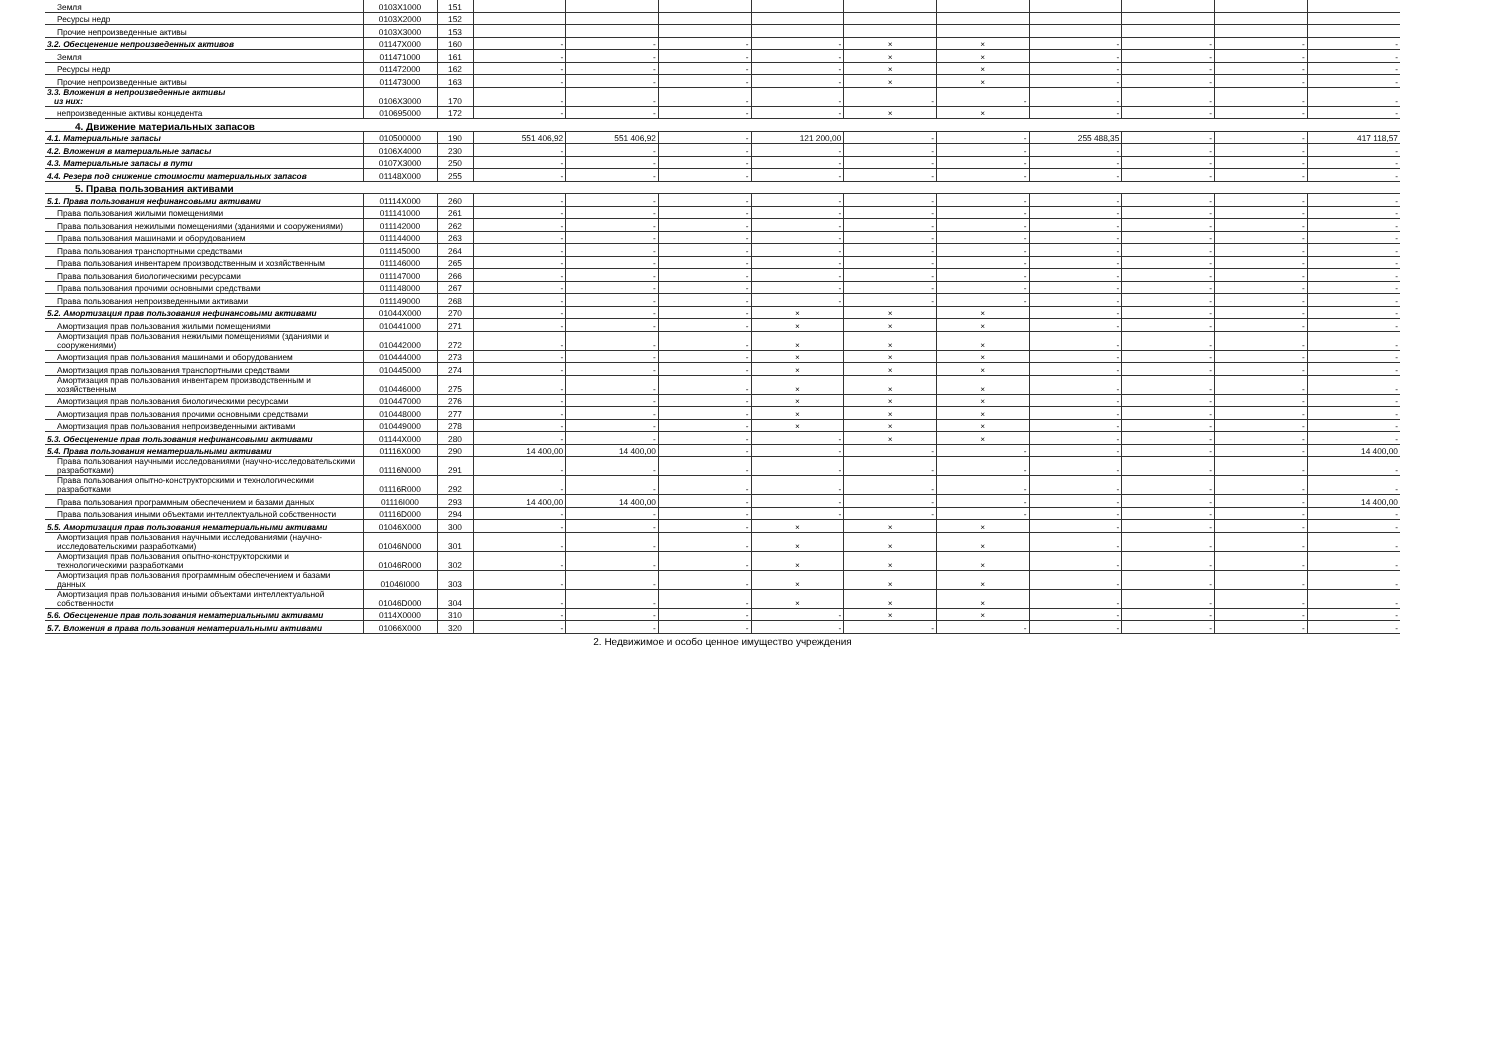| Земля | 0103X1000 | 151 | | | | | | | | | | |
| Ресурсы недр | 0103X2000 | 152 | | | | | | | | | | |
| Прочие непроизведенные активы | 0103X3000 | 153 | | | | | | | | | | |
| 3.2. Обесценение непроизведенных активов | 01147X000 | 160 | - | - | - | - | × | × | - | - | - | - |
| Земля | 011471000 | 161 | - | - | - | - | × | × | - | - | - | - |
| Ресурсы недр | 011472000 | 162 | - | - | - | - | × | × | - | - | - | - |
| Прочие непроизведенные активы | 011473000 | 163 | - | - | - | - | × | × | - | - | - | - |
| 3.3. Вложения в непроизведенные активы из них: | 0106X3000 | 170 | - | - | - | - | - | - | - | - | - | - |
| непроизведенные активы концедента | 010695000 | 172 | - | - | - | - | × | × | - | - | - | - |
| 4. Движение материальных запасов | | | | | | | | | | | | |
| 4.1. Материальные запасы | 010500000 | 190 | 551 406,92 | 551 406,92 | - | 121 200,00 | - | - | 255 488,35 | - | - | 417 118,57 |
| 4.2. Вложения в материальные запасы | 0106X4000 | 230 | - | - | - | - | - | - | - | - | - | - |
| 4.3. Материальные запасы в пути | 0107X3000 | 250 | - | - | - | - | - | - | - | - | - | - |
| 4.4. Резерв под снижение стоимости материальных запасов | 01148X000 | 255 | - | - | - | - | - | - | - | - | - | - |
| 5. Права пользования активами | | | | | | | | | | | | |
| 5.1. Права пользования нефинансовыми активами | 01114X000 | 260 | - | - | - | - | - | - | - | - | - | - |
| Права пользования жилыми помещениями | 011141000 | 261 | - | - | - | - | - | - | - | - | - | - |
| Права пользования нежилыми помещениями (зданиями и сооружениями) | 011142000 | 262 | - | - | - | - | - | - | - | - | - | - |
| Права пользования машинами и оборудованием | 011144000 | 263 | - | - | - | - | - | - | - | - | - | - |
| Права пользования транспортными средствами | 011145000 | 264 | - | - | - | - | - | - | - | - | - | - |
| Права пользования инвентарем производственным и хозяйственным | 011146000 | 265 | - | - | - | - | - | - | - | - | - | - |
| Права пользования биологическими ресурсами | 011147000 | 266 | - | - | - | - | - | - | - | - | - | - |
| Права пользования прочими основными средствами | 011148000 | 267 | - | - | - | - | - | - | - | - | - | - |
| Права пользования непроизведенными активами | 011149000 | 268 | - | - | - | - | - | - | - | - | - | - |
| 5.2. Амортизация прав пользования нефинансовыми активами | 01044X000 | 270 | - | - | - | × | × | × | - | - | - | - |
| Амортизация прав пользования жилыми помещениями | 010441000 | 271 | - | - | - | × | × | × | - | - | - | - |
| Амортизация прав пользования нежилыми помещениями (зданиями и сооружениями) | 010442000 | 272 | - | - | - | × | × | × | - | - | - | - |
| Амортизация прав пользования машинами и оборудованием | 010444000 | 273 | - | - | - | × | × | × | - | - | - | - |
| Амортизация прав пользования транспортными средствами | 010445000 | 274 | - | - | - | × | × | × | - | - | - | - |
| Амортизация прав пользования инвентарем производственным и хозяйственным | 010446000 | 275 | - | - | - | × | × | × | - | - | - | - |
| Амортизация прав пользования биологическими ресурсами | 010447000 | 276 | - | - | - | × | × | × | - | - | - | - |
| Амортизация прав пользования прочими основными средствами | 010448000 | 277 | - | - | - | × | × | × | - | - | - | - |
| Амортизация прав пользования непроизведенными активами | 010449000 | 278 | - | - | - | × | × | × | - | - | - | - |
| 5.3. Обесценение прав пользования нефинансовыми активами | 01144X000 | 280 | - | - | - | - | × | × | - | - | - | - |
| 5.4. Права пользования нематериальными активами | 01116X000 | 290 | 14 400,00 | 14 400,00 | - | - | - | - | - | - | - | 14 400,00 |
| Права пользования научными исследованиями (научно-исследовательскими разработками) | 01116N000 | 291 | - | - | - | - | - | - | - | - | - | - |
| Права пользования опытно-конструкторскими и технологическими разработками | 01116R000 | 292 | - | - | - | - | - | - | - | - | - | - |
| Права пользования программным обеспечением и базами данных | 01116I000 | 293 | 14 400,00 | 14 400,00 | - | - | - | - | - | - | - | 14 400,00 |
| Права пользования иными объектами интеллектуальной собственности | 01116D000 | 294 | - | - | - | - | - | - | - | - | - | - |
| 5.5. Амортизация прав пользования нематериальными активами | 01046X000 | 300 | - | - | - | × | × | × | - | - | - | - |
| Амортизация прав пользования научными исследованиями (научно-исследовательскими разработками) | 01046N000 | 301 | - | - | - | × | × | × | - | - | - | - |
| Амортизация прав пользования опытно-конструкторскими и технологическими разработками | 01046R000 | 302 | - | - | - | × | × | × | - | - | - | - |
| Амортизация прав пользования программным обеспечением и базами данных | 01046I000 | 303 | - | - | - | × | × | × | - | - | - | - |
| Амортизация прав пользования иными объектами интеллектуальной собственности | 01046D000 | 304 | - | - | - | × | × | × | - | - | - | - |
| 5.6. Обесценение прав пользования нематериальными активами | 0114X0000 | 310 | - | - | - | - | × | × | - | - | - | - |
| 5.7. Вложения в права пользования нематериальными активами | 01066X000 | 320 | - | - | - | - | - | - | - | - | - | - |
2. Недвижимое и особо ценное имущество учреждения